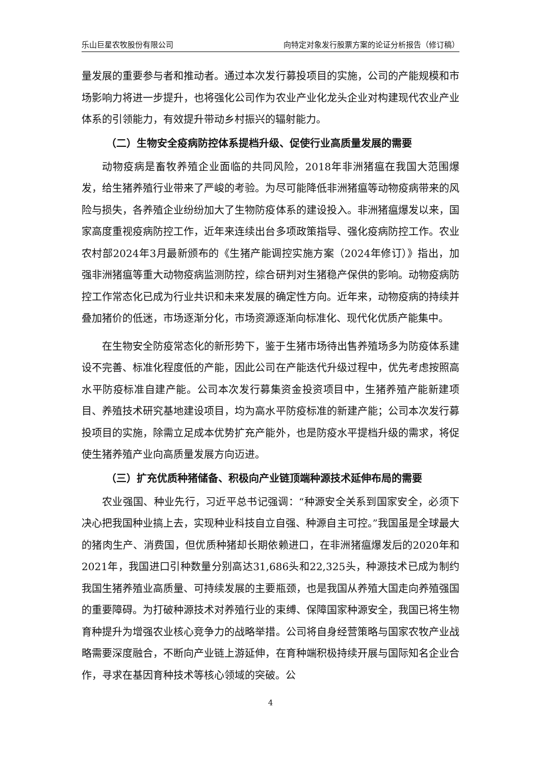乐山巨星农牧股份有限公司 向特定对象发行股票方案的论证分析报告（修订稿）
量发展的重要参与者和推动者。通过本次发行募投项目的实施，公司的产能规模和市场影响力将进一步提升，也将强化公司作为农业产业化龙头企业对构建现代农业产业体系的引领能力，有效提升带动乡村振兴的辐射能力。
（二）生物安全疫病防控体系提档升级、促使行业高质量发展的需要
动物疫病是畜牧养殖企业面临的共同风险，2018年非洲猪瘟在我国大范围爆发，给生猪养殖行业带来了严峻的考验。为尽可能降低非洲猪瘟等动物疫病带来的风险与损失，各养殖企业纷纷加大了生物防疫体系的建设投入。非洲猪瘟爆发以来，国家高度重视疫病防控工作，近年来连续出台多项政策指导、强化疫病防控工作。农业农村部2024年3月最新颁布的《生猪产能调控实施方案（2024年修订）》指出，加强非洲猪瘟等重大动物疫病监测防控，综合研判对生猪稳产保供的影响。动物疫病防控工作常态化已成为行业共识和未来发展的确定性方向。近年来，动物疫病的持续并叠加猪价的低迷，市场逐渐分化，市场资源逐渐向标准化、现代化优质产能集中。
在生物安全防疫常态化的新形势下，鉴于生猪市场待出售养殖场多为防疫体系建设不完善、标准化程度低的产能，因此公司在产能迭代升级过程中，优先考虑按照高水平防疫标准自建产能。公司本次发行募集资金投资项目中，生猪养殖产能新建项目、养殖技术研究基地建设项目，均为高水平防疫标准的新建产能；公司本次发行募投项目的实施，除需立足成本优势扩充产能外，也是防疫水平提档升级的需求，将促使生猪养殖产业向高质量发展方向迈进。
（三）扩充优质种猪储备、积极向产业链顶端种源技术延伸布局的需要
农业强国、种业先行，习近平总书记强调：“种源安全关系到国家安全，必须下决心把我国种业搞上去，实现种业科技自立自强、种源自主可控。”我国虽是全球最大的猪肉生产、消费国，但优质种猪却长期依赖进口，在非洲猪瘟爆发后的2020年和2021年，我国进口引种数量分别高达31,686头和22,325头，种源技术已成为制约我国生猪养殖业高质量、可持续发展的主要瓶颈，也是我国从养殖大国走向养殖强国的重要障碍。为打破种源技术对养殖行业的束缚、保障国家种源安全，我国已将生物育种提升为增强农业核心竞争力的战略举措。公司将自身经营策略与国家农牧产业战略需要深度融合，不断向产业链上游延伸，在育种端积极持续开展与国际知名企业合作，寻求在基因育种技术等核心领域的突破。公
4